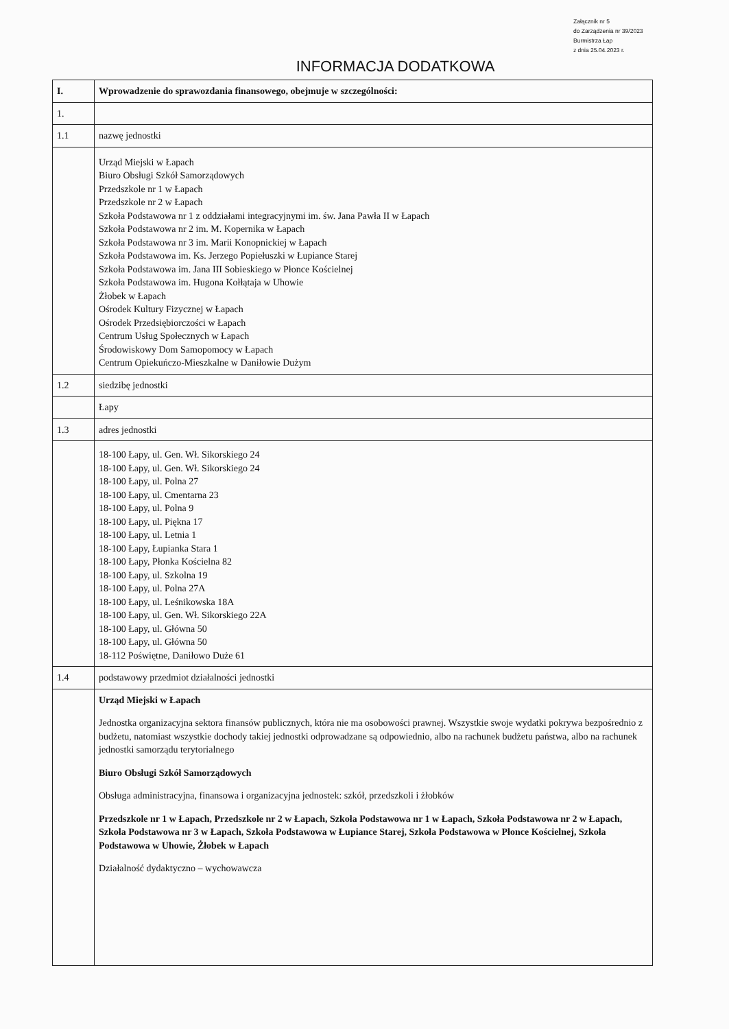Załącznik nr 5
do Zarządzenia nr 39/2023
Burmistrza Łap
z dnia 25.04.2023 r.
INFORMACJA DODATKOWA
| I. | Wprowadzenie do sprawozdania finansowego, obejmuje w szczególności: |
| 1. | |
| 1.1 | nazwę jednostki |
| | Urząd Miejski w Łapach Biuro Obsługi Szkół Samorządowych Przedszkole nr 1 w Łapach Przedszkole nr 2 w Łapach Szkoła Podstawowa nr 1 z oddziałami integracyjnymi im. św. Jana Pawła II w Łapach Szkoła Podstawowa nr 2 im. M. Kopernika w Łapach Szkoła Podstawowa nr 3 im. Marii Konopnickiej w Łapach Szkoła Podstawowa im. Ks. Jerzego Popiełuszki w Łupiance Starej Szkoła Podstawowa im. Jana III Sobieskiego w Płonce Kościelnej Szkoła Podstawowa im. Hugona Kołłątaja w Uhowie Żłobek w Łapach Ośrodek Kultury Fizycznej w Łapach Ośrodek Przedsiębiorczości w Łapach Centrum Usług Społecznych w Łapach Środowiskowy Dom Samopomocy w Łapach Centrum Opiekuńczo-Mieszkalne w Daniłowie Dużym |
| 1.2 | siedzibę jednostki |
| | Łapy |
| 1.3 | adres jednostki |
| | 18-100 Łapy, ul. Gen. Wł. Sikorskiego 24 18-100 Łapy, ul. Gen. Wł. Sikorskiego 24 18-100 Łapy, ul. Polna 27 18-100 Łapy, ul. Cmentarna 23 18-100 Łapy, ul. Polna 9 18-100 Łapy, ul. Piękna 17 18-100 Łapy, ul. Letnia 1 18-100 Łapy, Łupianka Stara 1 18-100 Łapy, Płonka Kościelna 82 18-100 Łapy, ul. Szkolna 19 18-100 Łapy, ul. Polna 27A 18-100 Łapy, ul. Leśnikowska 18A 18-100 Łapy, ul. Gen. Wł. Sikorskiego 22A 18-100 Łapy, ul. Główna 50 18-100 Łapy, ul. Główna 50 18-112 Poświętne, Daniłowo Duże 61 |
| 1.4 | podstawowy przedmiot działalności jednostki |
| | Urząd Miejski w Łapach Jednostka organizacyjna sektora finansów publicznych, która nie ma osobowości prawnej. Wszystkie swoje wydatki pokrywa bezpośrednio z budżetu, natomiast wszystkie dochody takiej jednostki odprowadzane są odpowiednio, albo na rachunek budżetu państwa, albo na rachunek jednostki samorządu terytorialnego Biuro Obsługi Szkół Samorządowych Obsługa administracyjna, finansowa i organizacyjna jednostek: szkół, przedszkoli i żłobków Przedszkole nr 1 w Łapach, Przedszkole nr 2 w Łapach, Szkoła Podstawowa nr 1 w Łapach, Szkoła Podstawowa nr 2 w Łapach, Szkoła Podstawowa nr 3 w Łapach, Szkoła Podstawowa w Łupiance Starej, Szkoła Podstawowa w Płonce Kościelnej, Szkoła Podstawowa w Uhowie, Żłobek w Łapach Działalność dydaktyczno – wychowawcza |